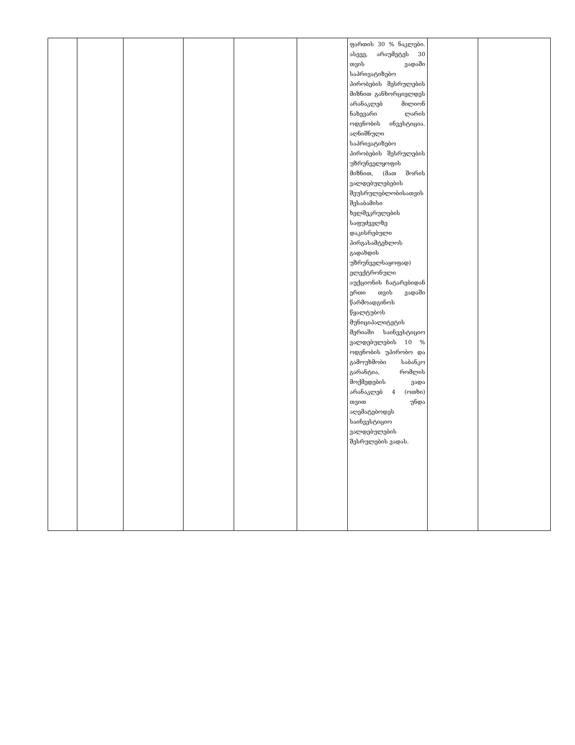| | | | | | | ფართის 30 % ნაკლები. ასევე, არაუმეტეს 30 თვის ვადაში საპრივატიზებო პირობების შესრულების მიზნით განხორციელდეს არანაკლებ მილიონ ნახევარი ლარის ოდენობის ინვესტიცია. აღნიშნული საპრივატიზებო პირობების შესრულების უზრუნველყოფის მიზნით, (მათ შორის ვალდებულებების შეუსრულებლობისათვის შესაბამისი ხელშეკრულების საფუძველზე დაკისრებული პირგასამტეხლოს გადახდის უზრუნველსაყოფად) ელექტრონული აუქციონის ჩატარებიდან ერთი თვის ვადაში წარმოადგინოს წყალტუბოს მუნიციპალიტეტის მერიაში საინვესტიციო ვალდებულების 10 % ოდენობის უპირობო და გამოუხმობი საბანკო გარანტია, რომლის მოქმედების ვადა არანაკლებ 4 (ოთხი) თვით უნდა აღემატებოდეს საინვესტიციო ვალდებულების შესრულების ვადას. | | |